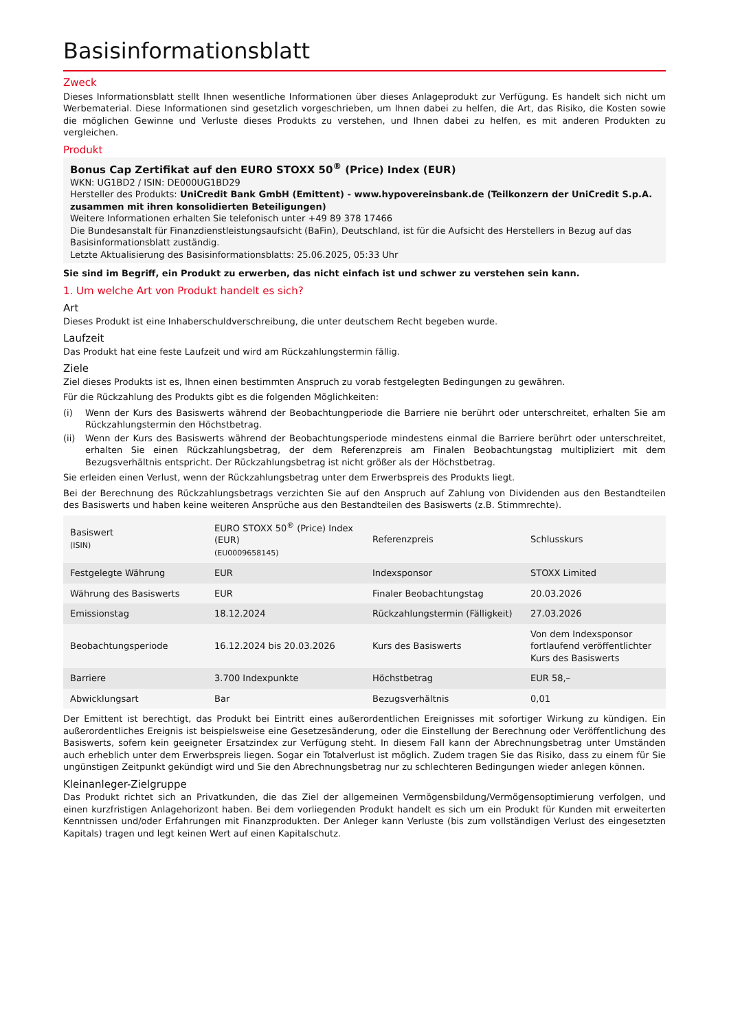Basisinformationsblatt
Zweck
Dieses Informationsblatt stellt Ihnen wesentliche Informationen über dieses Anlageprodukt zur Verfügung. Es handelt sich nicht um Werbematerial. Diese Informationen sind gesetzlich vorgeschrieben, um Ihnen dabei zu helfen, die Art, das Risiko, die Kosten sowie die möglichen Gewinne und Verluste dieses Produkts zu verstehen, und Ihnen dabei zu helfen, es mit anderen Produkten zu vergleichen.
Produkt
Bonus Cap Zertifikat auf den EURO STOXX 50<sup>®</sup> (Price) Index (EUR)
WKN: UG1BD2 / ISIN: DE000UG1BD29
Hersteller des Produkts: UniCredit Bank GmbH (Emittent) - www.hypovereinsbank.de (Teilkonzern der UniCredit S.p.A. zusammen mit ihren konsolidierten Beteiligungen)
Weitere Informationen erhalten Sie telefonisch unter +49 89 378 17466
Die Bundesanstalt für Finanzdienstleistungsaufsicht (BaFin), Deutschland, ist für die Aufsicht des Herstellers in Bezug auf das Basisinformationsblatt zuständig.
Letzte Aktualisierung des Basisinformationsblatts: 25.06.2025, 05:33 Uhr
Sie sind im Begriff, ein Produkt zu erwerben, das nicht einfach ist und schwer zu verstehen sein kann.
1. Um welche Art von Produkt handelt es sich?
Art
Dieses Produkt ist eine Inhaberschuldverschreibung, die unter deutschem Recht begeben wurde.
Laufzeit
Das Produkt hat eine feste Laufzeit und wird am Rückzahlungstermin fällig.
Ziele
Ziel dieses Produkts ist es, Ihnen einen bestimmten Anspruch zu vorab festgelegten Bedingungen zu gewähren.
Für die Rückzahlung des Produkts gibt es die folgenden Möglichkeiten:
(i) Wenn der Kurs des Basiswerts während der Beobachtungperiode die Barriere nie berührt oder unterschreitet, erhalten Sie am Rückzahlungstermin den Höchstbetrag.
(ii) Wenn der Kurs des Basiswerts während der Beobachtungsperiode mindestens einmal die Barriere berührt oder unterschreitet, erhalten Sie einen Rückzahlungsbetrag, der dem Referenzpreis am Finalen Beobachtungstag multipliziert mit dem Bezugsverhältnis entspricht. Der Rückzahlungsbetrag ist nicht größer als der Höchstbetrag.
Sie erleiden einen Verlust, wenn der Rückzahlungsbetrag unter dem Erwerbspreis des Produkts liegt.
Bei der Berechnung des Rückzahlungsbetrags verzichten Sie auf den Anspruch auf Zahlung von Dividenden aus den Bestandteilen des Basiswerts und haben keine weiteren Ansprüche aus den Bestandteilen des Basiswerts (z.B. Stimmrechte).
| Basiswert (ISIN) | EURO STOXX 50<sup>®</sup> (Price) Index (EUR) (EU0009658145) | Referenzpreis | Schlusskurs |
| Festgelegte Währung | EUR | Indexsponsor | STOXX Limited |
| Währung des Basiswerts | EUR | Finaler Beobachtungstag | 20.03.2026 |
| Emissionstag | 18.12.2024 | Rückzahlungstermin (Fälligkeit) | 27.03.2026 |
| Beobachtungsperiode | 16.12.2024 bis 20.03.2026 | Kurs des Basiswerts | Von dem Indexsponsor fortlaufend veröffentlichter Kurs des Basiswerts |
| Barriere | 3.700 Indexpunkte | Höchstbetrag | EUR 58,– |
| Abwicklungsart | Bar | Bezugsverhältnis | 0,01 |
Der Emittent ist berechtigt, das Produkt bei Eintritt eines außerordentlichen Ereignisses mit sofortiger Wirkung zu kündigen. Ein außerordentliches Ereignis ist beispielsweise eine Gesetzesänderung, oder die Einstellung der Berechnung oder Veröffentlichung des Basiswerts, sofern kein geeigneter Ersatzindex zur Verfügung steht. In diesem Fall kann der Abrechnungsbetrag unter Umständen auch erheblich unter dem Erwerbspreis liegen. Sogar ein Totalverlust ist möglich. Zudem tragen Sie das Risiko, dass zu einem für Sie ungünstigen Zeitpunkt gekündigt wird und Sie den Abrechnungsbetrag nur zu schlechteren Bedingungen wieder anlegen können.
Kleinanleger-Zielgruppe
Das Produkt richtet sich an Privatkunden, die das Ziel der allgemeinen Vermögensbildung/Vermögensoptimierung verfolgen, und einen kurzfristigen Anlagehorizont haben. Bei dem vorliegenden Produkt handelt es sich um ein Produkt für Kunden mit erweiterten Kenntnissen und/oder Erfahrungen mit Finanzprodukten. Der Anleger kann Verluste (bis zum vollständigen Verlust des eingesetzten Kapitals) tragen und legt keinen Wert auf einen Kapitalschutz.